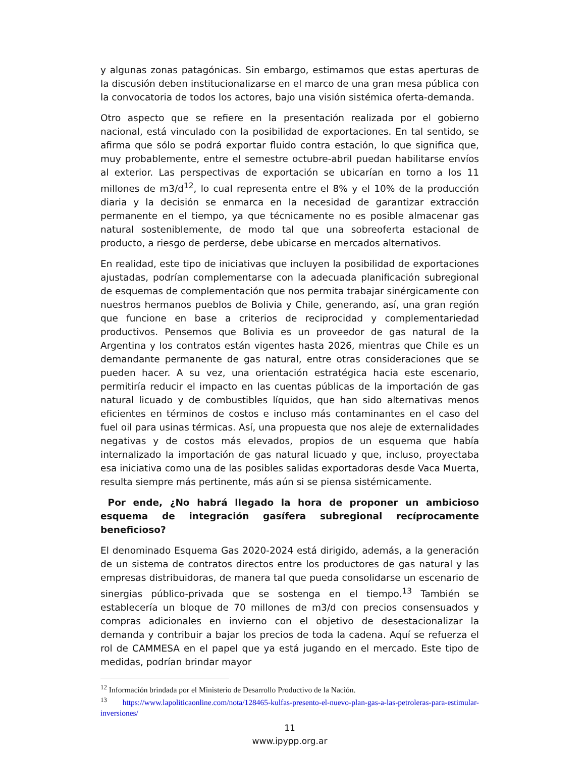y algunas zonas patagónicas. Sin embargo, estimamos que estas aperturas de la discusión deben institucionalizarse en el marco de una gran mesa pública con la convocatoria de todos los actores, bajo una visión sistémica oferta-demanda.
Otro aspecto que se refiere en la presentación realizada por el gobierno nacional, está vinculado con la posibilidad de exportaciones. En tal sentido, se afirma que sólo se podrá exportar fluido contra estación, lo que significa que, muy probablemente, entre el semestre octubre-abril puedan habilitarse envíos al exterior. Las perspectivas de exportación se ubicarían en torno a los 11 millones de m3/d<sup>12</sup>, lo cual representa entre el 8% y el 10% de la producción diaria y la decisión se enmarca en la necesidad de garantizar extracción permanente en el tiempo, ya que técnicamente no es posible almacenar gas natural sosteniblemente, de modo tal que una sobreoferta estacional de producto, a riesgo de perderse, debe ubicarse en mercados alternativos.
En realidad, este tipo de iniciativas que incluyen la posibilidad de exportaciones ajustadas, podrían complementarse con la adecuada planificación subregional de esquemas de complementación que nos permita trabajar sinérgicamente con nuestros hermanos pueblos de Bolivia y Chile, generando, así, una gran región que funcione en base a criterios de reciprocidad y complementariedad productivos. Pensemos que Bolivia es un proveedor de gas natural de la Argentina y los contratos están vigentes hasta 2026, mientras que Chile es un demandante permanente de gas natural, entre otras consideraciones que se pueden hacer. A su vez, una orientación estratégica hacia este escenario, permitiría reducir el impacto en las cuentas públicas de la importación de gas natural licuado y de combustibles líquidos, que han sido alternativas menos eficientes en términos de costos e incluso más contaminantes en el caso del fuel oil para usinas térmicas. Así, una propuesta que nos aleje de externalidades negativas y de costos más elevados, propios de un esquema que había internalizado la importación de gas natural licuado y que, incluso, proyectaba esa iniciativa como una de las posibles salidas exportadoras desde Vaca Muerta, resulta siempre más pertinente, más aún si se piensa sistémicamente.
Por ende, ¿No habrá llegado la hora de proponer un ambicioso esquema de integración gasífera subregional recíprocamente beneficioso?
El denominado Esquema Gas 2020-2024 está dirigido, además, a la generación de un sistema de contratos directos entre los productores de gas natural y las empresas distribuidoras, de manera tal que pueda consolidarse un escenario de sinergias público-privada que se sostenga en el tiempo.<sup>13</sup> También se establecería un bloque de 70 millones de m3/d con precios consensuados y compras adicionales en invierno con el objetivo de desestacionalizar la demanda y contribuir a bajar los precios de toda la cadena. Aquí se refuerza el rol de CAMMESA en el papel que ya está jugando en el mercado. Este tipo de medidas, podrían brindar mayor
<sup>12</sup> Información brindada por el Ministerio de Desarrollo Productivo de la Nación.
<sup>13</sup> https://www.lapoliticaonline.com/nota/128465-kulfas-presento-el-nuevo-plan-gas-a-las-petroleras-para-estimular-inversiones/
11
www.ipypp.org.ar